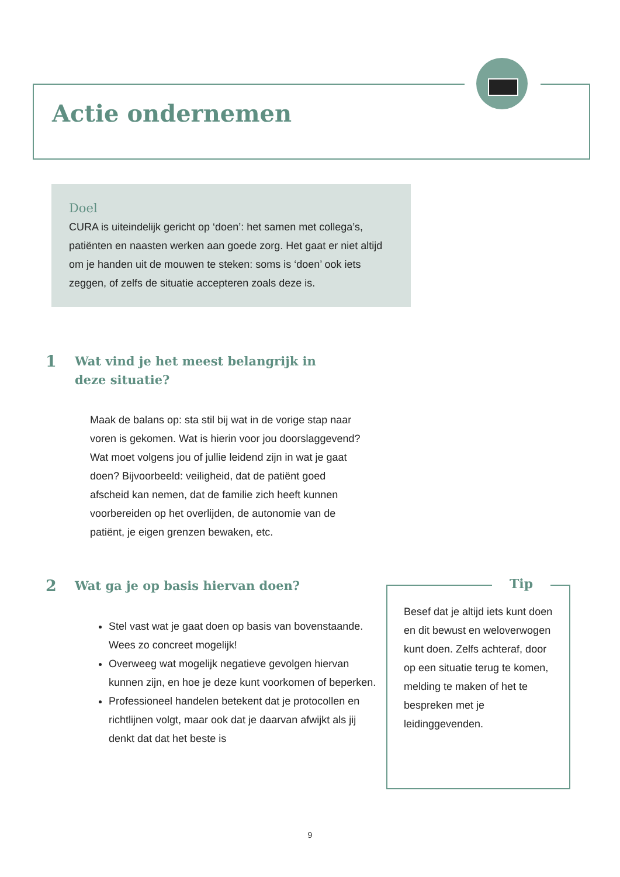Actie ondernemen
Doel
CURA is uiteindelijk gericht op ‘doen’: het samen met collega’s, patiënten en naasten werken aan goede zorg. Het gaat er niet altijd om je handen uit de mouwen te steken: soms is ‘doen’ ook iets zeggen, of zelfs de situatie accepteren zoals deze is.
1 Wat vind je het meest belangrijk in deze situatie?
Maak de balans op: sta stil bij wat in de vorige stap naar voren is gekomen. Wat is hierin voor jou doorslaggevend? Wat moet volgens jou of jullie leidend zijn in wat je gaat doen? Bijvoorbeeld: veiligheid, dat de patiënt goed afscheid kan nemen, dat de familie zich heeft kunnen voorbereiden op het overlijden, de autonomie van de patiënt, je eigen grenzen bewaken, etc.
2 Wat ga je op basis hiervan doen?
Stel vast wat je gaat doen op basis van bovenstaande. Wees zo concreet mogelijk!
Overweeg wat mogelijk negatieve gevolgen hiervan kunnen zijn, en hoe je deze kunt voorkomen of beperken.
Professioneel handelen betekent dat je protocollen en richtlijnen volgt, maar ook dat je daarvan afwijkt als jij denkt dat dat het beste is
Besef dat je altijd iets kunt doen en dit bewust en weloverwogen kunt doen. Zelfs achteraf, door op een situatie terug te komen, melding te maken of het te bespreken met je leidinggevenden.
Tip
9